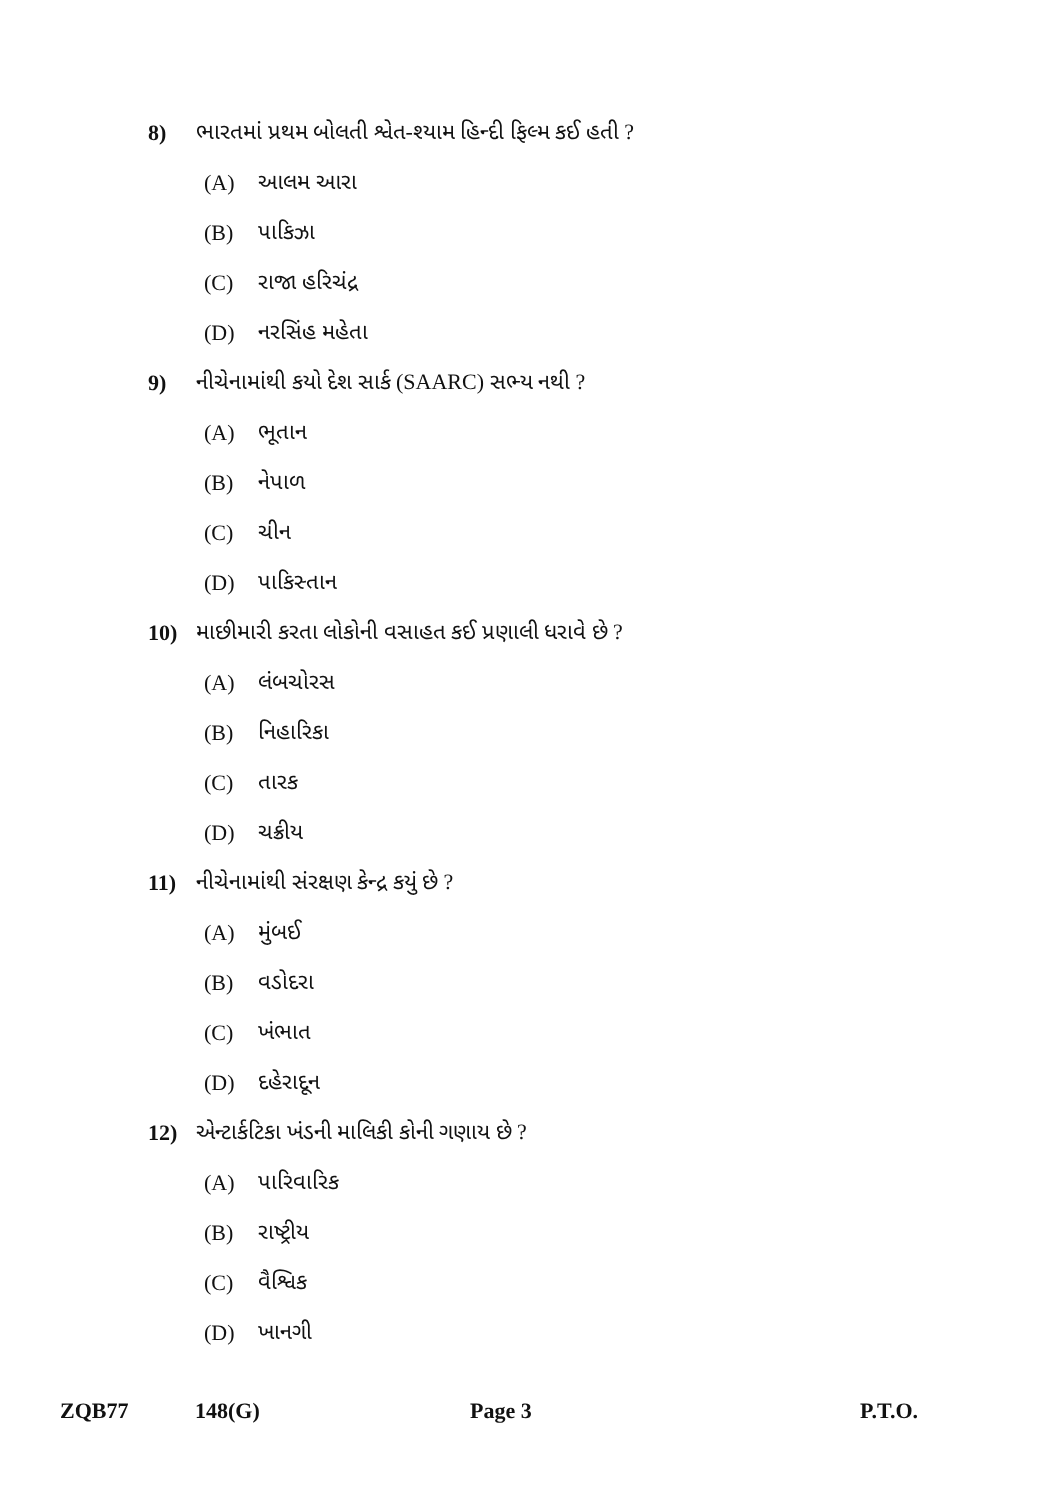8) ભારતમાં પ્રથમ બોલતી શ્વેત-શ્યામ હિન્દી ફિલ્મ કઈ હતી ?
(A) આલમ આરા
(B) પાકિઝા
(C) રાજા હરિચંદ્ર
(D) નરસિંહ મહેતા
9) નીચેનામાંથી કયો દેશ સાર્ક (SAARC) સભ્ય નથી ?
(A) ભૂતાન
(B) નેપાળ
(C) ચીન
(D) પાકિસ્તાન
10) માછીમારી કરતા લોકોની વસાહત કઈ પ્રણાલી ધરાવે છે ?
(A) લંબચોરસ
(B) નિહારિકા
(C) તારક
(D) ચક્રીય
11) નીચેનામાંથી સંરક્ષણ કેન્દ્ર કયું છે ?
(A) મુંબઈ
(B) વડોદરા
(C) ખંભાત
(D) દહેરાદૂન
12) એન્ટાર્કટિકા ખંડની માલિકી કોની ગણાય છે ?
(A) પારિવારિક
(B) રાષ્ટ્રીય
(C) વૈશ્વિક
(D) ખાનગી
ZQB77 148(G) Page 3 P.T.O.